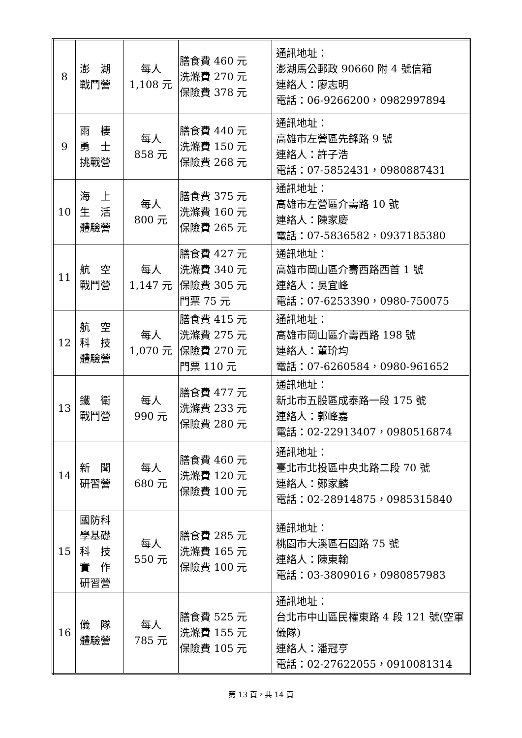| 8 | 澎 湖 戰鬥營 | 每人 1,108 元 | 膳食費 460 元 洗滌費 270 元 保險費 378 元 | 通訊地址： 澎湖馬公郵政 90660 附 4 號信箱 連絡人：廖志明 電話：06-9266200，0982997894 |
| 9 | 雨 棲 勇 士 挑戰營 | 每人 858 元 | 膳食費 440 元 洗滌費 150 元 保險費 268 元 | 通訊地址： 高雄市左營區先鋒路 9 號 連絡人：許子浩 電話：07-5852431，0980887431 |
| 10 | 海 上 生 活 體驗營 | 每人 800 元 | 膳食費 375 元 洗滌費 160 元 保險費 265 元 | 通訊地址： 高雄市左營區介壽路 10 號 連絡人：陳家慶 電話：07-5836582，0937185380 |
| 11 | 航 空 戰鬥營 | 每人 1,147 元 | 膳食費 427 元 洗滌費 340 元 保險費 305 元 門票 75 元 | 通訊地址： 高雄市岡山區介壽西路西首 1 號 連絡人：吳宜峰 電話：07-6253390，0980-750075 |
| 12 | 航 空 科 技 體驗營 | 每人 1,070 元 | 膳食費 415 元 洗滌費 275 元 保險費 270 元 門票 110 元 | 通訊地址： 高雄市岡山區介壽西路 198 號 連絡人：董玠均 電話：07-6260584，0980-961652 |
| 13 | 鐵 衛 戰鬥營 | 每人 990 元 | 膳食費 477 元 洗滌費 233 元 保險費 280 元 | 通訊地址： 新北市五股區成泰路一段 175 號 連絡人：郭峰嘉 電話：02-22913407，0980516874 |
| 14 | 新 聞 研習營 | 每人 680 元 | 膳食費 460 元 洗滌費 120 元 保險費 100 元 | 通訊地址： 臺北市北投區中央北路二段 70 號 連絡人：鄭家麟 電話：02-28914875，0985315840 |
| 15 | 國防科 學基礎 科 技 實 作 研習營 | 每人 550 元 | 膳食費 285 元 洗滌費 165 元 保險費 100 元 | 通訊地址： 桃園市大溪區石園路 75 號 連絡人：陳東翰 電話：03-3809016，0980857983 |
| 16 | 儀 隊 體驗營 | 每人 785 元 | 膳食費 525 元 洗滌費 155 元 保險費 105 元 | 通訊地址： 台北市中山區民權東路 4 段 121 號(空軍儀隊) 連絡人：潘冠亨 電話：02-27622055，0910081314 |
第 13 頁，共 14 頁